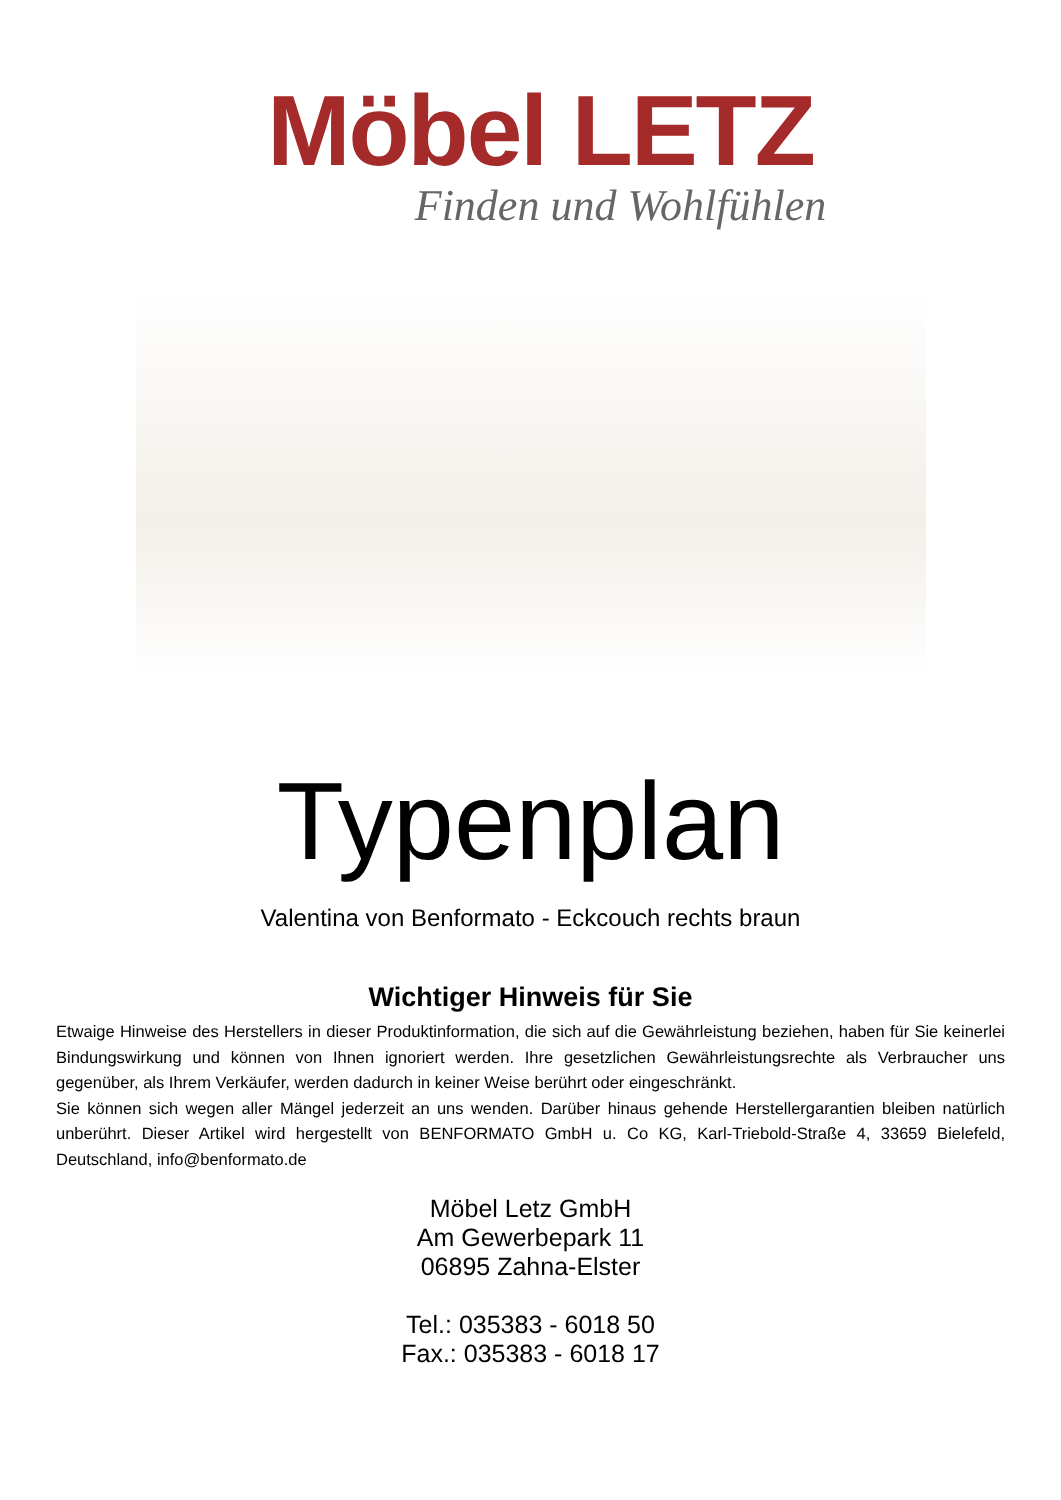Möbel LETZ
Finden und Wohlfühlen
Typenplan
Valentina von Benformato - Eckcouch rechts braun
Wichtiger Hinweis für Sie
Etwaige Hinweise des Herstellers in dieser Produktinformation, die sich auf die Gewährleistung beziehen, haben für Sie keinerlei Bindungswirkung und können von Ihnen ignoriert werden. Ihre gesetzlichen Gewährleistungsrechte als Verbraucher uns gegenüber, als Ihrem Verkäufer, werden dadurch in keiner Weise berührt oder eingeschränkt.
Sie können sich wegen aller Mängel jederzeit an uns wenden. Darüber hinaus gehende Herstellergarantien bleiben natürlich unberührt. Dieser Artikel wird hergestellt von BENFORMATO GmbH u. Co KG, Karl-Triebold-Straße 4, 33659 Bielefeld, Deutschland, info@benformato.de
Möbel Letz GmbH
Am Gewerbepark 11
06895 Zahna-Elster
Tel.: 035383 - 6018 50
Fax.: 035383 - 6018 17